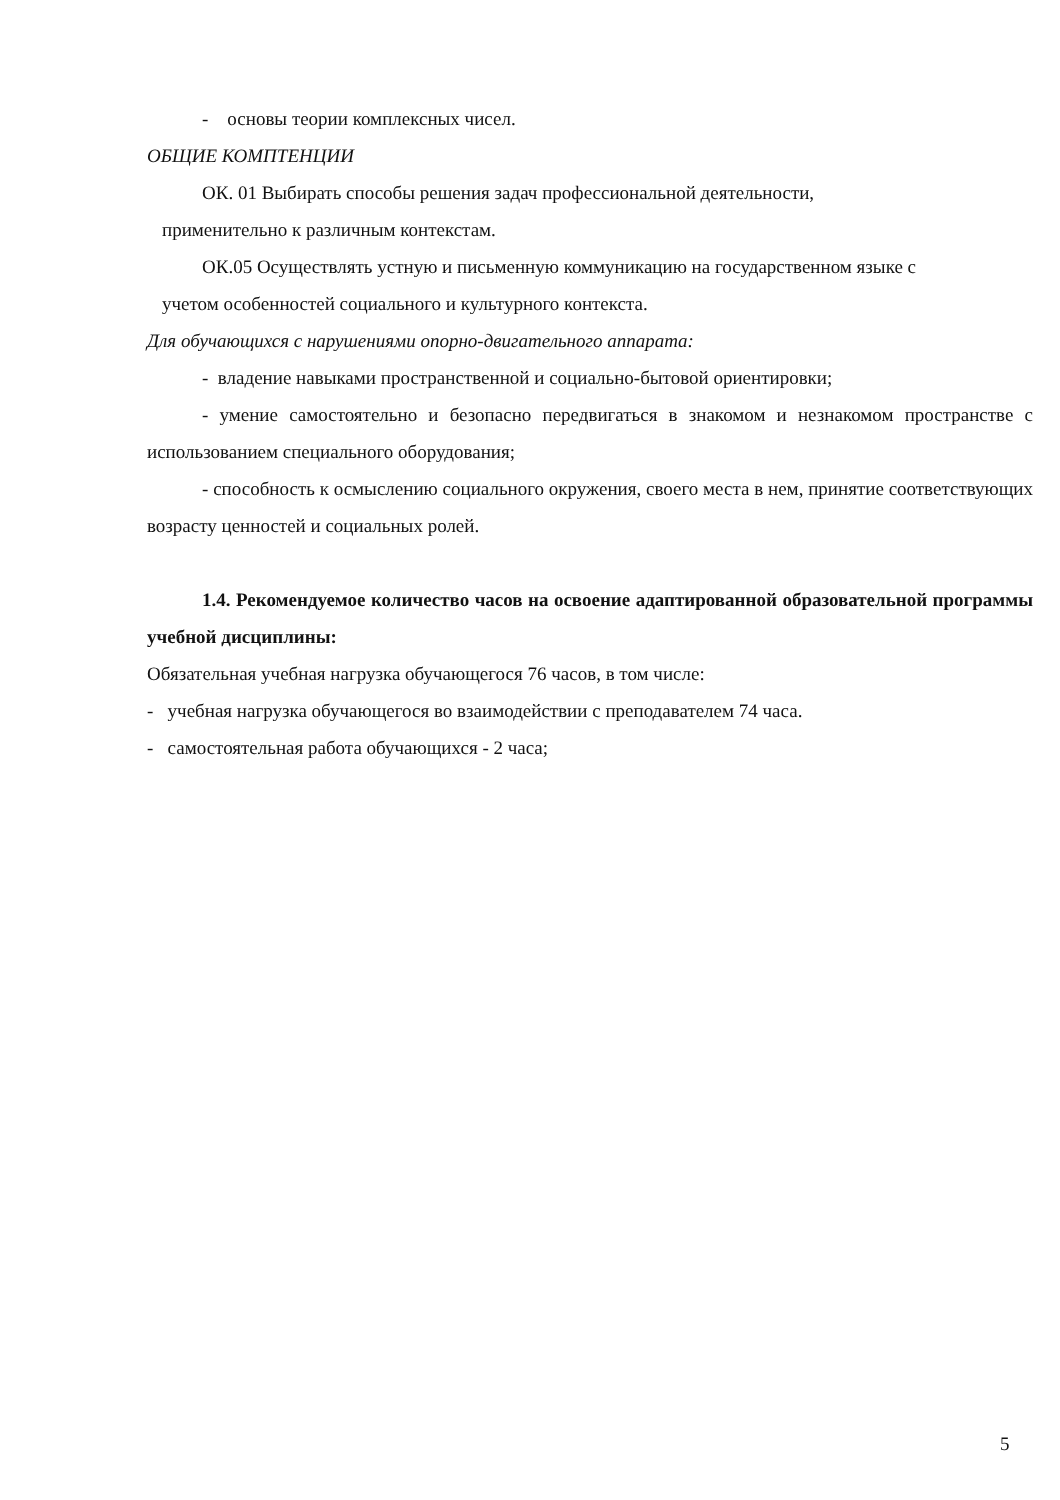- основы теории комплексных чисел.
ОБЩИЕ КОМПТЕНЦИИ
ОК. 01 Выбирать способы решения задач профессиональной деятельности,
применительно к различным контекстам.
ОК.05 Осуществлять устную и письменную коммуникацию на государственном языке с
учетом особенностей социального и культурного контекста.
Для обучающихся с нарушениями опорно-двигательного аппарата:
- владение навыками пространственной и социально-бытовой ориентировки;
- умение самостоятельно и безопасно передвигаться в знакомом и незнакомом пространстве с использованием специального оборудования;
- способность к осмыслению социального окружения, своего места в нем, принятие соответствующих возрасту ценностей и социальных ролей.
1.4. Рекомендуемое количество часов на освоение адаптированной образовательной программы учебной дисциплины:
Обязательная учебная нагрузка обучающегося 76 часов, в том числе:
- учебная нагрузка обучающегося во взаимодействии с преподавателем 74 часа.
- самостоятельная работа обучающихся - 2 часа;
5